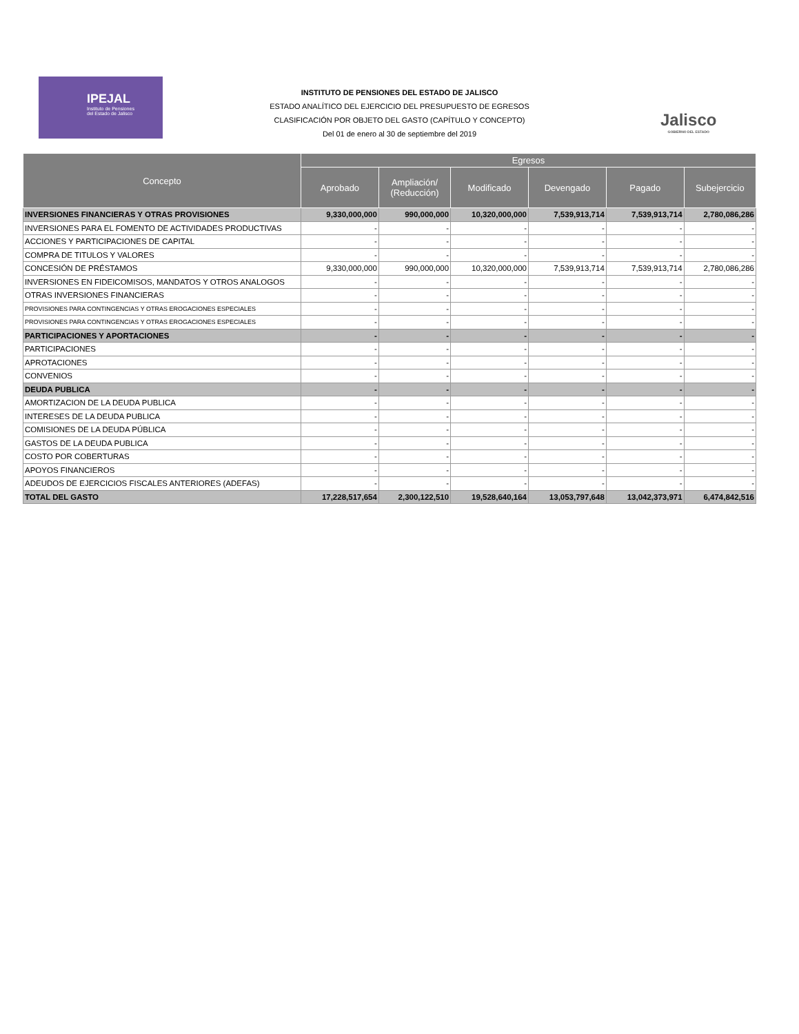IPEJAL
Instituto de Pensiones
del Estado de Jalisco
INSTITUTO DE PENSIONES DEL ESTADO DE JALISCO
ESTADO ANALÍTICO DEL EJERCICIO DEL PRESUPUESTO DE EGRESOS
CLASIFICACIÓN POR OBJETO DEL GASTO (CAPÍTULO Y CONCEPTO)
Del 01 de enero al 30 de septiembre del 2019
Jalisco
GOBIERNO DEL ESTADO
| Concepto | Egresos | | | | | |
| --- | --- | --- | --- | --- | --- | --- |
| | Aprobado | Ampliación/ (Reducción) | Modificado | Devengado | Pagado | Subejercicio |
| INVERSIONES FINANCIERAS Y OTRAS PROVISIONES | 9,330,000,000 | 990,000,000 | 10,320,000,000 | 7,539,913,714 | 7,539,913,714 | 2,780,086,286 |
| INVERSIONES PARA EL FOMENTO DE ACTIVIDADES PRODUCTIVAS | - | - | - | - | - | - |
| ACCIONES Y PARTICIPACIONES DE CAPITAL | - | - | - | - | - | - |
| COMPRA DE TITULOS Y VALORES | - | - | - | - | - | - |
| CONCESIÓN DE PRÉSTAMOS | 9,330,000,000 | 990,000,000 | 10,320,000,000 | 7,539,913,714 | 7,539,913,714 | 2,780,086,286 |
| INVERSIONES EN FIDEICOMISOS, MANDATOS Y OTROS ANALOGOS | - | - | - | - | - | - |
| OTRAS INVERSIONES FINANCIERAS | - | - | - | - | - | - |
| PROVISIONES PARA CONTINGENCIAS Y OTRAS EROGACIONES ESPECIALES | - | - | - | - | - | - |
| PROVISIONES PARA CONTINGENCIAS Y OTRAS EROGACIONES ESPECIALES | - | - | - | - | - | - |
| PARTICIPACIONES Y APORTACIONES | - | - | - | - | - | - |
| PARTICIPACIONES | - | - | - | - | - | - |
| APROTACIONES | - | - | - | - | - | - |
| CONVENIOS | - | - | - | - | - | - |
| DEUDA PUBLICA | - | - | - | - | - | - |
| AMORTIZACION DE LA DEUDA PUBLICA | - | - | - | - | - | - |
| INTERESES DE LA DEUDA PUBLICA | - | - | - | - | - | - |
| COMISIONES DE LA DEUDA PÚBLICA | - | - | - | - | - | - |
| GASTOS DE LA DEUDA PUBLICA | - | - | - | - | - | - |
| COSTO POR COBERTURAS | - | - | - | - | - | - |
| APOYOS FINANCIEROS | - | - | - | - | - | - |
| ADEUDOS DE EJERCICIOS FISCALES ANTERIORES (ADEFAS) | - | - | - | - | - | - |
| TOTAL DEL GASTO | 17,228,517,654 | 2,300,122,510 | 19,528,640,164 | 13,053,797,648 | 13,042,373,971 | 6,474,842,516 |